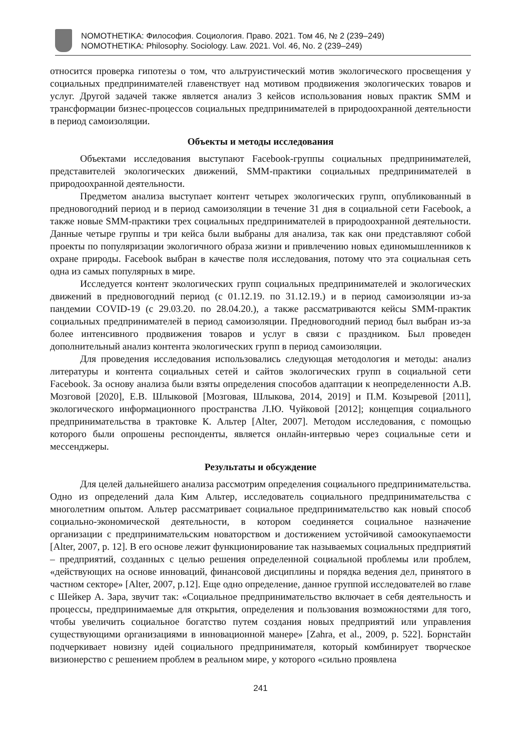NOMOTHETIKA: Философия. Социология. Право. 2021. Том 46, № 2 (239–249)
NOMOTHETIKA: Philosophy. Sociology. Law. 2021. Vol. 46, No. 2 (239–249)
относится проверка гипотезы о том, что альтруистический мотив экологического просвещения у социальных предпринимателей главенствует над мотивом продвижения экологических товаров и услуг. Другой задачей также является анализ 3 кейсов использования новых практик SMM и трансформации бизнес-процессов социальных предпринимателей в природоохранной деятельности в период самоизоляции.
Объекты и методы исследования
Объектами исследования выступают Facebook-группы социальных предпринимателей, представителей экологических движений, SMM-практики социальных предпринимателей в природоохранной деятельности.
Предметом анализа выступает контент четырех экологических групп, опубликованный в предновогодний период и в период самоизоляции в течение 31 дня в социальной сети Facebook, а также новые SMM-практики трех социальных предпринимателей в природоохранной деятельности. Данные четыре группы и три кейса были выбраны для анализа, так как они представляют собой проекты по популяризации экологичного образа жизни и привлечению новых единомышленников к охране природы. Facebook выбран в качестве поля исследования, потому что эта социальная сеть одна из самых популярных в мире.
Исследуется контент экологических групп социальных предпринимателей и экологических движений в предновогодний период (с 01.12.19. по 31.12.19.) и в период самоизоляции из-за пандемии COVID-19 (с 29.03.20. по 28.04.20.), а также рассматриваются кейсы SMM-практик социальных предпринимателей в период самоизоляции. Предновогодний период был выбран из-за более интенсивного продвижения товаров и услуг в связи с праздником. Был проведен дополнительный анализ контента экологических групп в период самоизоляции.
Для проведения исследования использовались следующая методология и методы: анализ литературы и контента социальных сетей и сайтов экологических групп в социальной сети Facebook. За основу анализа были взяты определения способов адаптации к неопределенности А.В. Мозговой [2020], Е.В. Шлыковой [Мозговая, Шлыкова, 2014, 2019] и П.М. Козыревой [2011], экологического информационного пространства Л.Ю. Чуйковой [2012]; концепция социального предпринимательства в трактовке К. Альтер [Alter, 2007]. Методом исследования, с помощью которого были опрошены респонденты, является онлайн-интервью через социальные сети и мессенджеры.
Результаты и обсуждение
Для целей дальнейшего анализа рассмотрим определения социального предпринимательства. Одно из определений дала Ким Альтер, исследователь социального предпринимательства с многолетним опытом. Альтер рассматривает социальное предпринимательство как новый способ социально-экономической деятельности, в котором соединяется социальное назначение организации с предпринимательским новаторством и достижением устойчивой самоокупаемости [Alter, 2007, p. 12]. В его основе лежит функционирование так называемых социальных предприятий – предприятий, созданных с целью решения определенной социальной проблемы или проблем, «действующих на основе инноваций, финансовой дисциплины и порядка ведения дел, принятого в частном секторе» [Alter, 2007, p.12]. Еще одно определение, данное группой исследователей во главе с Шейкер А. Зара, звучит так: «Социальное предпринимательство включает в себя деятельность и процессы, предпринимаемые для открытия, определения и пользования возможностями для того, чтобы увеличить социальное богатство путем создания новых предприятий или управления существующими организациями в инновационной манере» [Zahra, et al., 2009, p. 522]. Борнстайн подчеркивает новизну идей социального предпринимателя, который комбинирует творческое визионерство с решением проблем в реальном мире, у которого «сильно проявлена
241